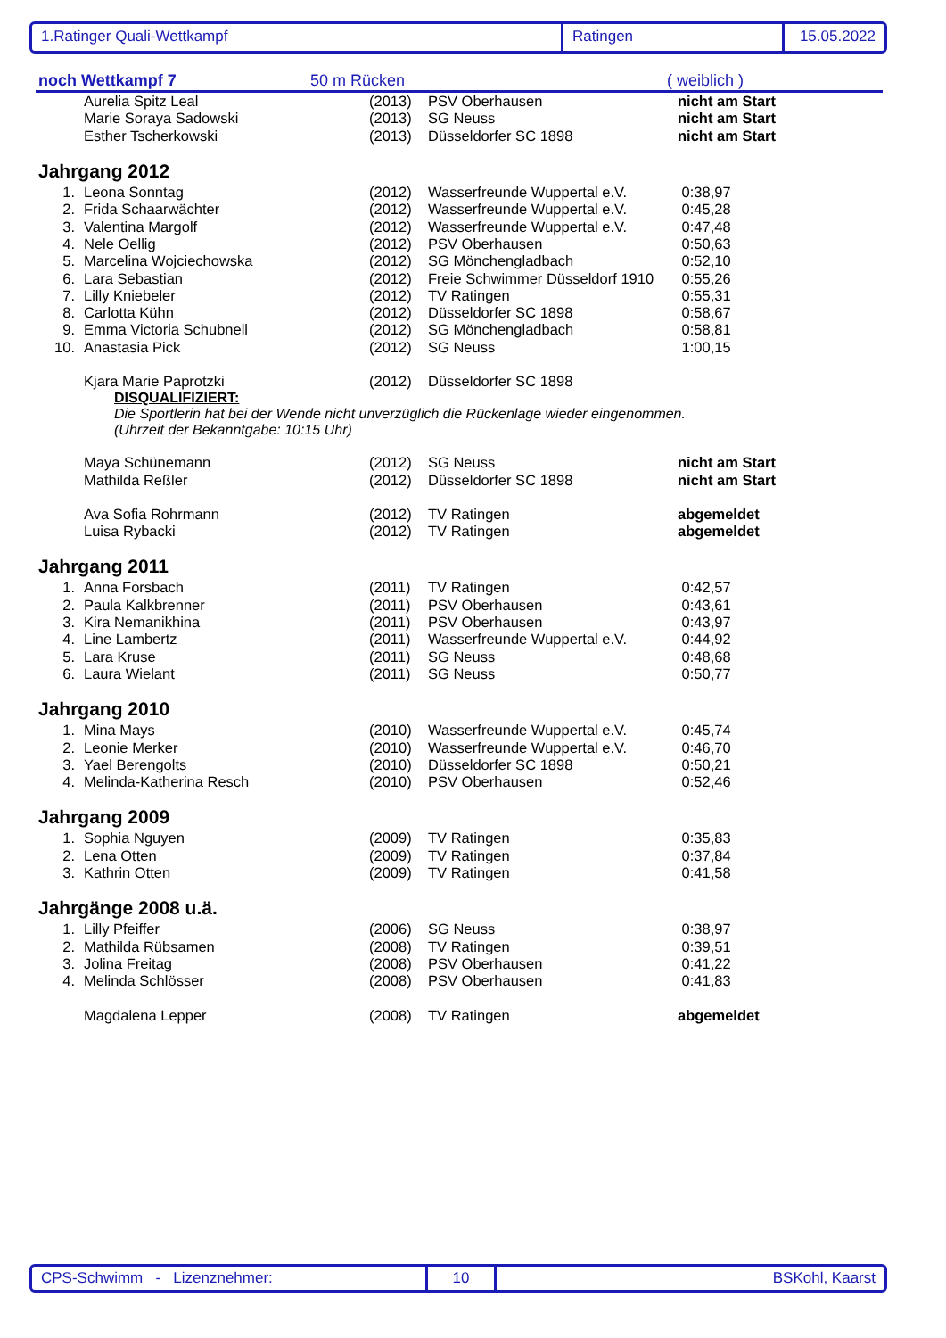1.Ratinger Quali-Wettkampf Ratingen 15.05.2022
noch Wettkampf 7 50 m Rücken ( weiblich )
| | Aurelia Spitz Leal | (2013) | PSV Oberhausen | nicht am Start |
| | Marie Soraya Sadowski | (2013) | SG Neuss | nicht am Start |
| | Esther Tscherkowski | (2013) | Düsseldorfer SC 1898 | nicht am Start |
Jahrgang 2012
| 1. | Leona Sonntag | (2012) | Wasserfreunde Wuppertal e.V. | 0:38,97 |
| 2. | Frida Schaarwächter | (2012) | Wasserfreunde Wuppertal e.V. | 0:45,28 |
| 3. | Valentina Margolf | (2012) | Wasserfreunde Wuppertal e.V. | 0:47,48 |
| 4. | Nele Oellig | (2012) | PSV Oberhausen | 0:50,63 |
| 5. | Marcelina Wojciechowska | (2012) | SG Mönchengladbach | 0:52,10 |
| 6. | Lara Sebastian | (2012) | Freie Schwimmer Düsseldorf 1910 | 0:55,26 |
| 7. | Lilly Kniebeler | (2012) | TV Ratingen | 0:55,31 |
| 8. | Carlotta Kühn | (2012) | Düsseldorfer SC 1898 | 0:58,67 |
| 9. | Emma Victoria Schubnell | (2012) | SG Mönchengladbach | 0:58,81 |
| 10. | Anastasia Pick | (2012) | SG Neuss | 1:00,15 |
| | Kjara Marie Paprotzki | (2012) | Düsseldorfer SC 1898 | |
DISQUALIFIZIERT:
Die Sportlerin hat bei der Wende nicht unverzüglich die Rückenlage wieder eingenommen.
(Uhrzeit der Bekanntgabe: 10:15 Uhr)
| | Maya Schünemann | (2012) | SG Neuss | nicht am Start |
| | Mathilda Reßler | (2012) | Düsseldorfer SC 1898 | nicht am Start |
| | Ava Sofia Rohrmann | (2012) | TV Ratingen | abgemeldet |
| | Luisa Rybacki | (2012) | TV Ratingen | abgemeldet |
Jahrgang 2011
| 1. | Anna Forsbach | (2011) | TV Ratingen | 0:42,57 |
| 2. | Paula Kalkbrenner | (2011) | PSV Oberhausen | 0:43,61 |
| 3. | Kira Nemanikhina | (2011) | PSV Oberhausen | 0:43,97 |
| 4. | Line Lambertz | (2011) | Wasserfreunde Wuppertal e.V. | 0:44,92 |
| 5. | Lara Kruse | (2011) | SG Neuss | 0:48,68 |
| 6. | Laura Wielant | (2011) | SG Neuss | 0:50,77 |
Jahrgang 2010
| 1. | Mina Mays | (2010) | Wasserfreunde Wuppertal e.V. | 0:45,74 |
| 2. | Leonie Merker | (2010) | Wasserfreunde Wuppertal e.V. | 0:46,70 |
| 3. | Yael Berengolts | (2010) | Düsseldorfer SC 1898 | 0:50,21 |
| 4. | Melinda-Katherina Resch | (2010) | PSV Oberhausen | 0:52,46 |
Jahrgang 2009
| 1. | Sophia Nguyen | (2009) | TV Ratingen | 0:35,83 |
| 2. | Lena Otten | (2009) | TV Ratingen | 0:37,84 |
| 3. | Kathrin Otten | (2009) | TV Ratingen | 0:41,58 |
Jahrgänge 2008 u.ä.
| 1. | Lilly Pfeiffer | (2006) | SG Neuss | 0:38,97 |
| 2. | Mathilda Rübsamen | (2008) | TV Ratingen | 0:39,51 |
| 3. | Jolina Freitag | (2008) | PSV Oberhausen | 0:41,22 |
| 4. | Melinda Schlösser | (2008) | PSV Oberhausen | 0:41,83 |
| | Magdalena Lepper | (2008) | TV Ratingen | abgemeldet |
CPS-Schwimm - Lizenznehmer: 10 BSKohl, Kaarst